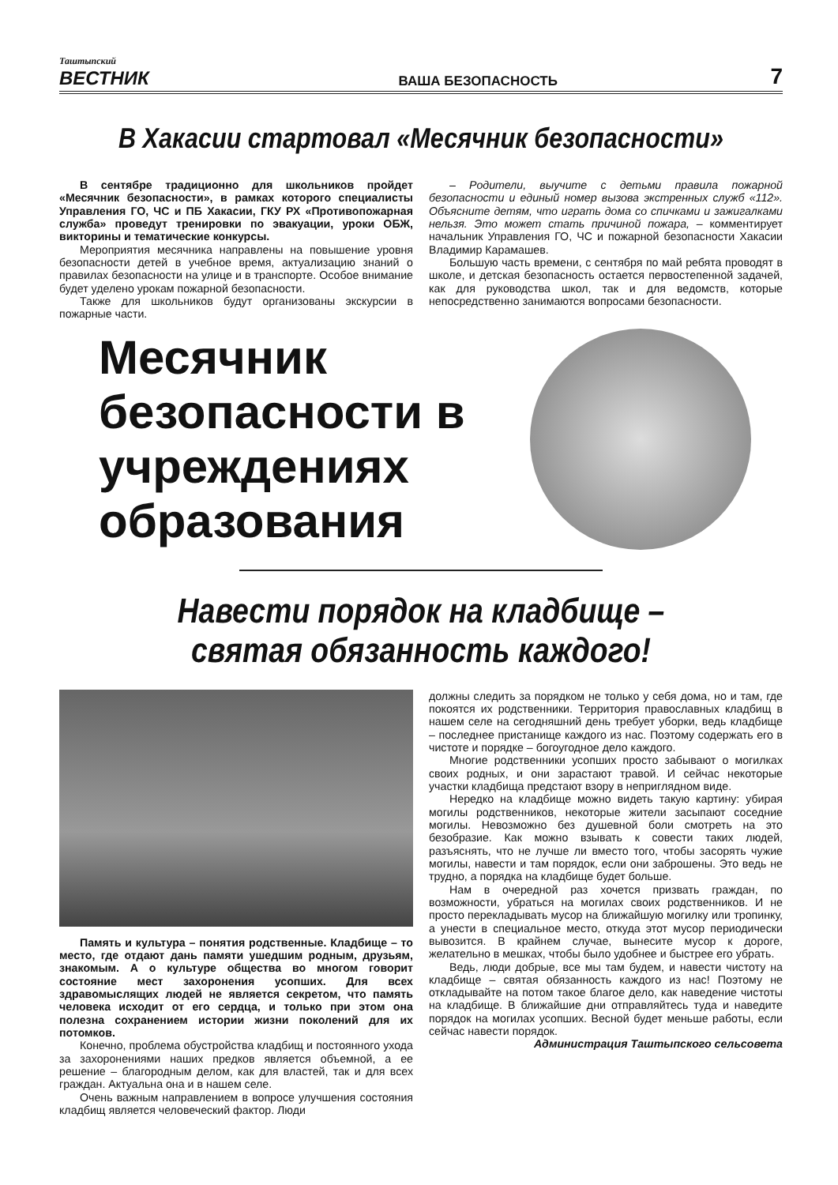Таштыпский
ВЕСТНИК
ВАША БЕЗОПАСНОСТЬ
7
В Хакасии стартовал «Месячник безопасности»
В сентябре традиционно для школьников пройдет «Месячник безопасности», в рамках которого специалисты Управления ГО, ЧС и ПБ Хакасии, ГКУ РХ «Противопожарная служба» проведут тренировки по эвакуации, уроки ОБЖ, викторины и тематические конкурсы.
Мероприятия месячника направлены на повышение уровня безопасности детей в учебное время, актуализацию знаний о правилах безопасности на улице и в транспорте. Особое внимание будет уделено урокам пожарной безопасности.
Также для школьников будут организованы экскурсии в пожарные части.
– Родители, выучите с детьми правила пожарной безопасности и единый номер вызова экстренных служб «112». Объясните детям, что играть дома со спичками и зажигалками нельзя. Это может стать причиной пожара, – комментирует начальник Управления ГО, ЧС и пожарной безопасности Хакасии Владимир Карамашев.
Большую часть времени, с сентября по май ребята проводят в школе, и детская безопасность остается первостепенной задачей, как для руководства школ, так и для ведомств, которые непосредственно занимаются вопросами безопасности.
Месячник безопасности в учреждениях образования
Навести порядок на кладбище –
святая обязанность каждого!
Память и культура – понятия родственные. Кладбище – то место, где отдают дань памяти ушедшим родным, друзьям, знакомым. А о культуре общества во многом говорит состояние мест захоронения усопших. Для всех здравомыслящих людей не является секретом, что память человека исходит от его сердца, и только при этом она полезна сохранением истории жизни поколений для их потомков.
Конечно, проблема обустройства кладбищ и постоянного ухода за захоронениями наших предков является объемной, а ее решение – благородным делом, как для властей, так и для всех граждан. Актуальна она и в нашем селе.
Очень важным направлением в вопросе улучшения состояния кладбищ является человеческий фактор. Люди
должны следить за порядком не только у себя дома, но и там, где покоятся их родственники. Территория православных кладбищ в нашем селе на сегодняшний день требует уборки, ведь кладбище – последнее пристанище каждого из нас. Поэтому содержать его в чистоте и порядке – богоугодное дело каждого.
Многие родственники усопших просто забывают о могилках своих родных, и они зарастают травой. И сейчас некоторые участки кладбища предстают взору в неприглядном виде.
Нередко на кладбище можно видеть такую картину: убирая могилы родственников, некоторые жители засыпают соседние могилы. Невозможно без душевной боли смотреть на это безобразие. Как можно взывать к совести таких людей, разъяснять, что не лучше ли вместо того, чтобы засорять чужие могилы, навести и там порядок, если они заброшены. Это ведь не трудно, а порядка на кладбище будет больше.
Нам в очередной раз хочется призвать граждан, по возможности, убраться на могилах своих родственников. И не просто перекладывать мусор на ближайшую могилку или тропинку, а унести в специальное место, откуда этот мусор периодически вывозится. В крайнем случае, вынесите мусор к дороге, желательно в мешках, чтобы было удобнее и быстрее его убрать.
Ведь, люди добрые, все мы там будем, и навести чистоту на кладбище – святая обязанность каждого из нас! Поэтому не откладывайте на потом такое благое дело, как наведение чистоты на кладбище. В ближайшие дни отправляйтесь туда и наведите порядок на могилах усопших. Весной будет меньше работы, если сейчас навести порядок.
Администрация Таштыпского сельсовета